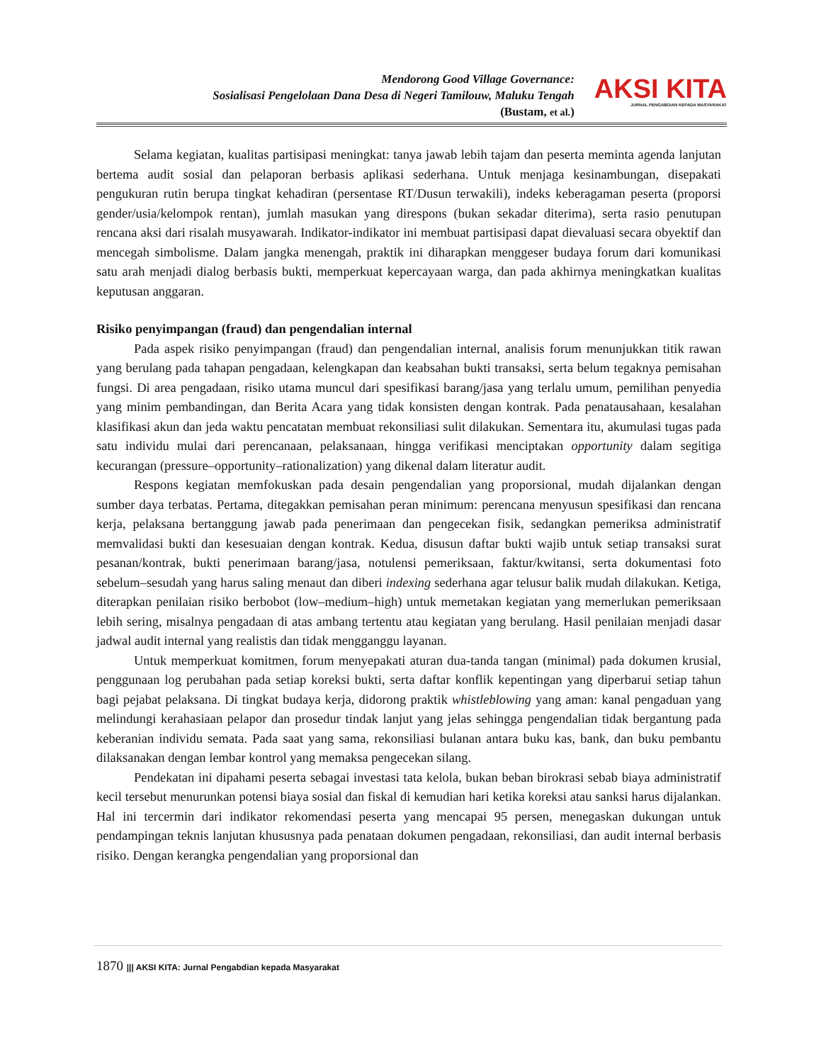Mendorong Good Village Governance:
Sosialisasi Pengelolaan Dana Desa di Negeri Tamilouw, Maluku Tengah
(Bustam, et al.)
AKSI KITA
JURNAL PENGABDIAN KEPADA MASYARAKAT
Selama kegiatan, kualitas partisipasi meningkat: tanya jawab lebih tajam dan peserta meminta agenda lanjutan bertema audit sosial dan pelaporan berbasis aplikasi sederhana. Untuk menjaga kesinambungan, disepakati pengukuran rutin berupa tingkat kehadiran (persentase RT/Dusun terwakili), indeks keberagaman peserta (proporsi gender/usia/kelompok rentan), jumlah masukan yang direspons (bukan sekadar diterima), serta rasio penutupan rencana aksi dari risalah musyawarah. Indikator-indikator ini membuat partisipasi dapat dievaluasi secara obyektif dan mencegah simbolisme. Dalam jangka menengah, praktik ini diharapkan menggeser budaya forum dari komunikasi satu arah menjadi dialog berbasis bukti, memperkuat kepercayaan warga, dan pada akhirnya meningkatkan kualitas keputusan anggaran.
Risiko penyimpangan (fraud) dan pengendalian internal
Pada aspek risiko penyimpangan (fraud) dan pengendalian internal, analisis forum menunjukkan titik rawan yang berulang pada tahapan pengadaan, kelengkapan dan keabsahan bukti transaksi, serta belum tegaknya pemisahan fungsi. Di area pengadaan, risiko utama muncul dari spesifikasi barang/jasa yang terlalu umum, pemilihan penyedia yang minim pembandingan, dan Berita Acara yang tidak konsisten dengan kontrak. Pada penatausahaan, kesalahan klasifikasi akun dan jeda waktu pencatatan membuat rekonsiliasi sulit dilakukan. Sementara itu, akumulasi tugas pada satu individu mulai dari perencanaan, pelaksanaan, hingga verifikasi menciptakan opportunity dalam segitiga kecurangan (pressure–opportunity–rationalization) yang dikenal dalam literatur audit.
Respons kegiatan memfokuskan pada desain pengendalian yang proporsional, mudah dijalankan dengan sumber daya terbatas. Pertama, ditegakkan pemisahan peran minimum: perencana menyusun spesifikasi dan rencana kerja, pelaksana bertanggung jawab pada penerimaan dan pengecekan fisik, sedangkan pemeriksa administratif memvalidasi bukti dan kesesuaian dengan kontrak. Kedua, disusun daftar bukti wajib untuk setiap transaksi surat pesanan/kontrak, bukti penerimaan barang/jasa, notulensi pemeriksaan, faktur/kwitansi, serta dokumentasi foto sebelum–sesudah yang harus saling menaut dan diberi indexing sederhana agar telusur balik mudah dilakukan. Ketiga, diterapkan penilaian risiko berbobot (low–medium–high) untuk memetakan kegiatan yang memerlukan pemeriksaan lebih sering, misalnya pengadaan di atas ambang tertentu atau kegiatan yang berulang. Hasil penilaian menjadi dasar jadwal audit internal yang realistis dan tidak mengganggu layanan.
Untuk memperkuat komitmen, forum menyepakati aturan dua-tanda tangan (minimal) pada dokumen krusial, penggunaan log perubahan pada setiap koreksi bukti, serta daftar konflik kepentingan yang diperbarui setiap tahun bagi pejabat pelaksana. Di tingkat budaya kerja, didorong praktik whistleblowing yang aman: kanal pengaduan yang melindungi kerahasiaan pelapor dan prosedur tindak lanjut yang jelas sehingga pengendalian tidak bergantung pada keberanian individu semata. Pada saat yang sama, rekonsiliasi bulanan antara buku kas, bank, dan buku pembantu dilaksanakan dengan lembar kontrol yang memaksa pengecekan silang.
Pendekatan ini dipahami peserta sebagai investasi tata kelola, bukan beban birokrasi sebab biaya administratif kecil tersebut menurunkan potensi biaya sosial dan fiskal di kemudian hari ketika koreksi atau sanksi harus dijalankan. Hal ini tercermin dari indikator rekomendasi peserta yang mencapai 95 persen, menegaskan dukungan untuk pendampingan teknis lanjutan khususnya pada penataan dokumen pengadaan, rekonsiliasi, dan audit internal berbasis risiko. Dengan kerangka pengendalian yang proporsional dan
1870 ||| AKSI KITA: Jurnal Pengabdian kepada Masyarakat